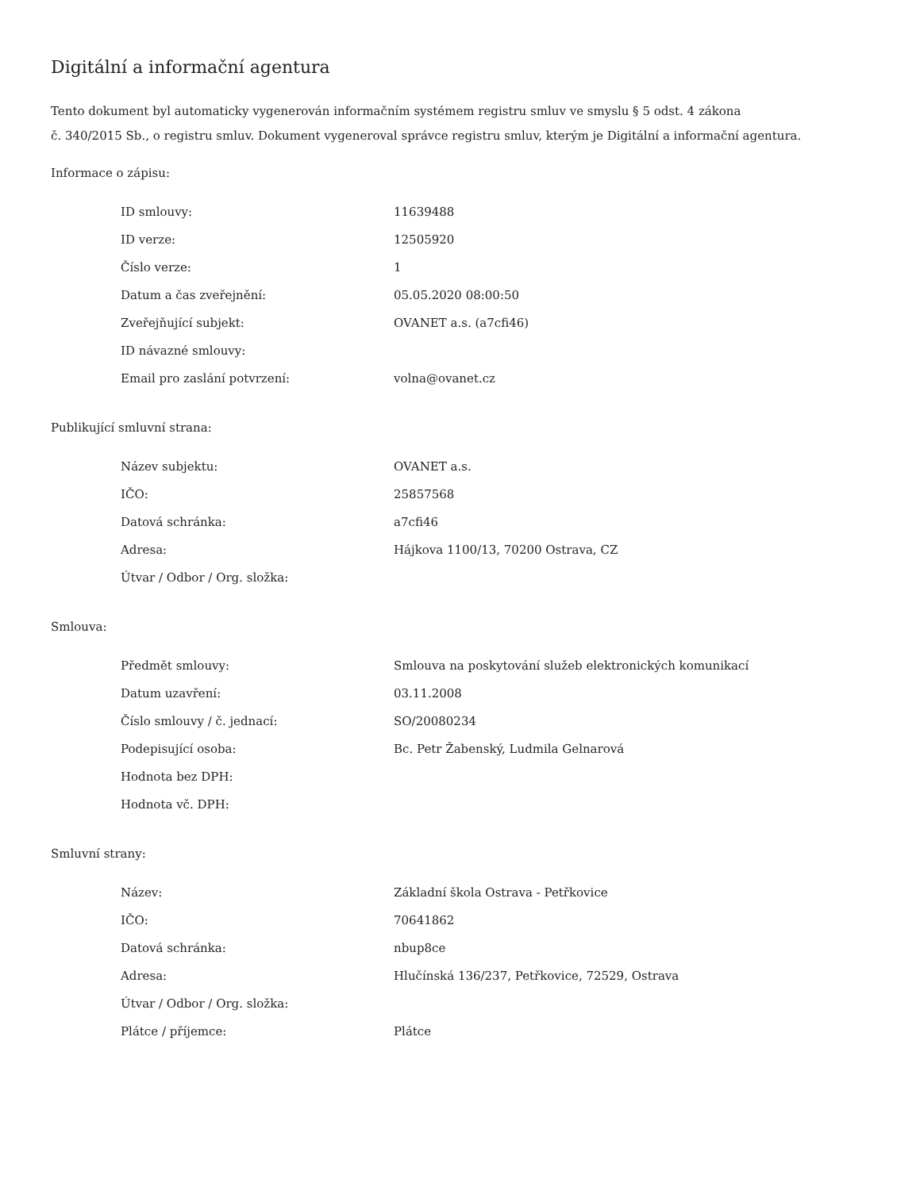Digitální a informační agentura
Tento dokument byl automaticky vygenerován informačním systémem registru smluv ve smyslu § 5 odst. 4 zákona
č. 340/2015 Sb., o registru smluv. Dokument vygeneroval správce registru smluv, kterým je Digitální a informační agentura.
Informace o zápisu:
| ID smlouvy: | 11639488 |
| ID verze: | 12505920 |
| Číslo verze: | 1 |
| Datum a čas zveřejnění: | 05.05.2020 08:00:50 |
| Zveřejňující subjekt: | OVANET a.s. (a7cfi46) |
| ID návazné smlouvy: | |
| Email pro zaslání potvrzení: | volna@ovanet.cz |
Publikující smluvní strana:
| Název subjektu: | OVANET a.s. |
| IČO: | 25857568 |
| Datová schránka: | a7cfi46 |
| Adresa: | Hájkova 1100/13, 70200 Ostrava, CZ |
| Útvar / Odbor / Org. složka: | |
Smlouva:
| Předmět smlouvy: | Smlouva na poskytování služeb elektronických komunikací |
| Datum uzavření: | 03.11.2008 |
| Číslo smlouvy / č. jednací: | SO/20080234 |
| Podepisující osoba: | Bc. Petr Žabenský, Ludmila Gelnarová |
| Hodnota bez DPH: | |
| Hodnota vč. DPH: | |
Smluvní strany:
| Název: | Základní škola Ostrava - Petřkovice |
| IČO: | 70641862 |
| Datová schránka: | nbup8ce |
| Adresa: | Hlučínská 136/237, Petřkovice, 72529, Ostrava |
| Útvar / Odbor / Org. složka: | |
| Plátce / příjemce: | Plátce |